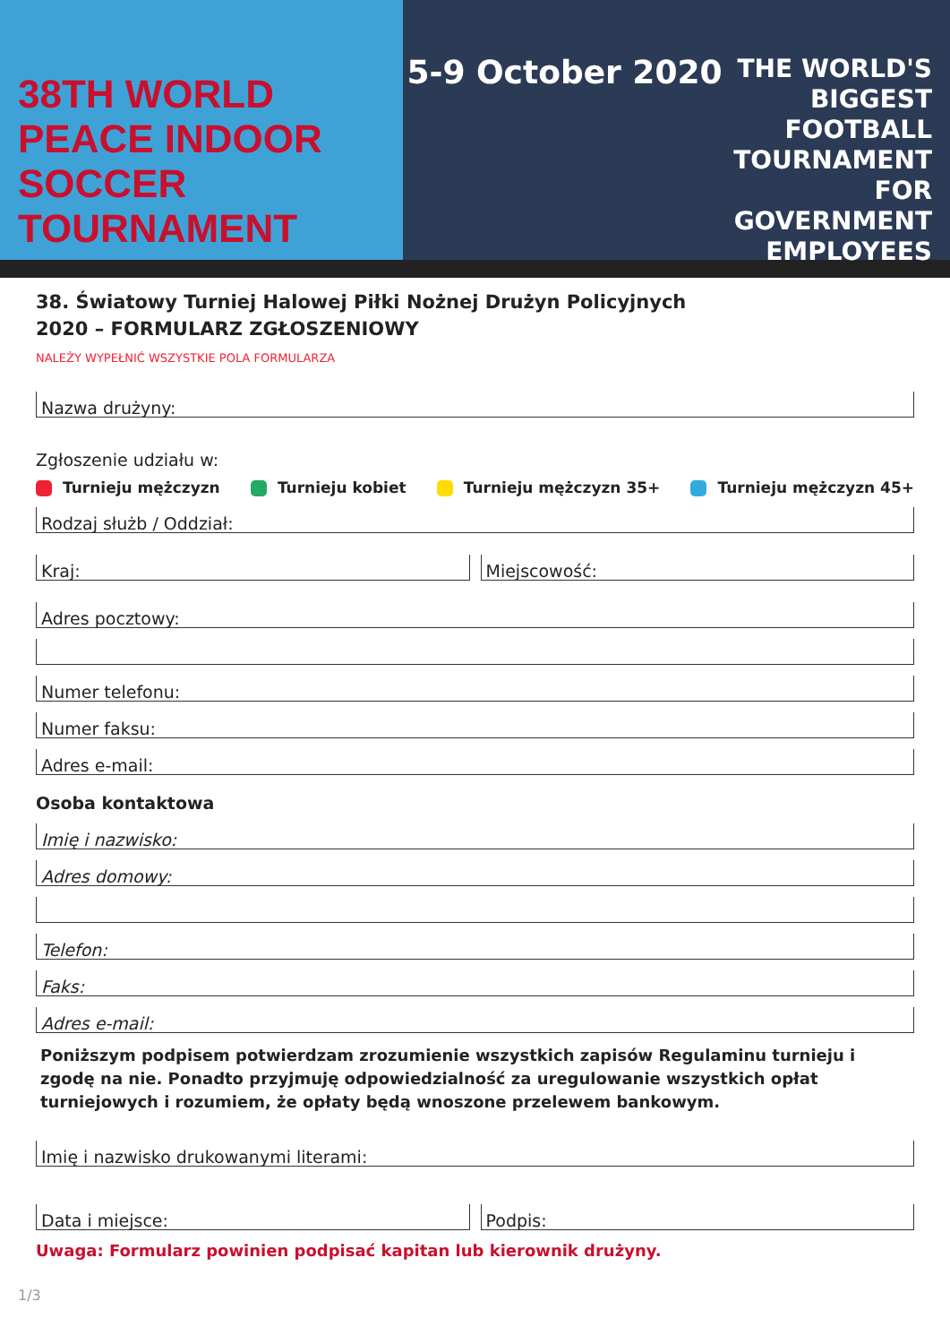38TH WORLD
PEACE INDOOR
SOCCER TOURNAMENT
5-9 October 2020
THE WORLD'S BIGGEST FOOTBALL TOURNAMENT FOR GOVERNMENT EMPLOYEES
38. Światowy Turniej Halowej Piłki Nożnej Drużyn Policyjnych
2020 – FORMULARZ ZGŁOSZENIOWY
NALEŻY WYPEŁNIĆ WSZYSTKIE POLA FORMULARZA
Nazwa drużyny:
Zgłoszenie udziału w:
Turnieju mężczyzn Turnieju kobiet Turnieju mężczyzn 35+ Turnieju mężczyzn 45+
Rodzaj służb / Oddział:
Kraj: Miejscowość:
Adres pocztowy:
Numer telefonu:
Numer faksu:
Adres e-mail:
Osoba kontaktowa
Imię i nazwisko:
Adres domowy:
Telefon:
Faks:
Adres e-mail:
Poniższym podpisem potwierdzam zrozumienie wszystkich zapisów Regulaminu turnieju i zgodę na nie. Ponadto przyjmuję odpowiedzialność za uregulowanie wszystkich opłat turniejowych i rozumiem, że opłaty będą wnoszone przelewem bankowym.
Imię i nazwisko drukowanymi literami:
Data i miejsce: Podpis:
Uwaga: Formularz powinien podpisać kapitan lub kierownik drużyny.
1/3